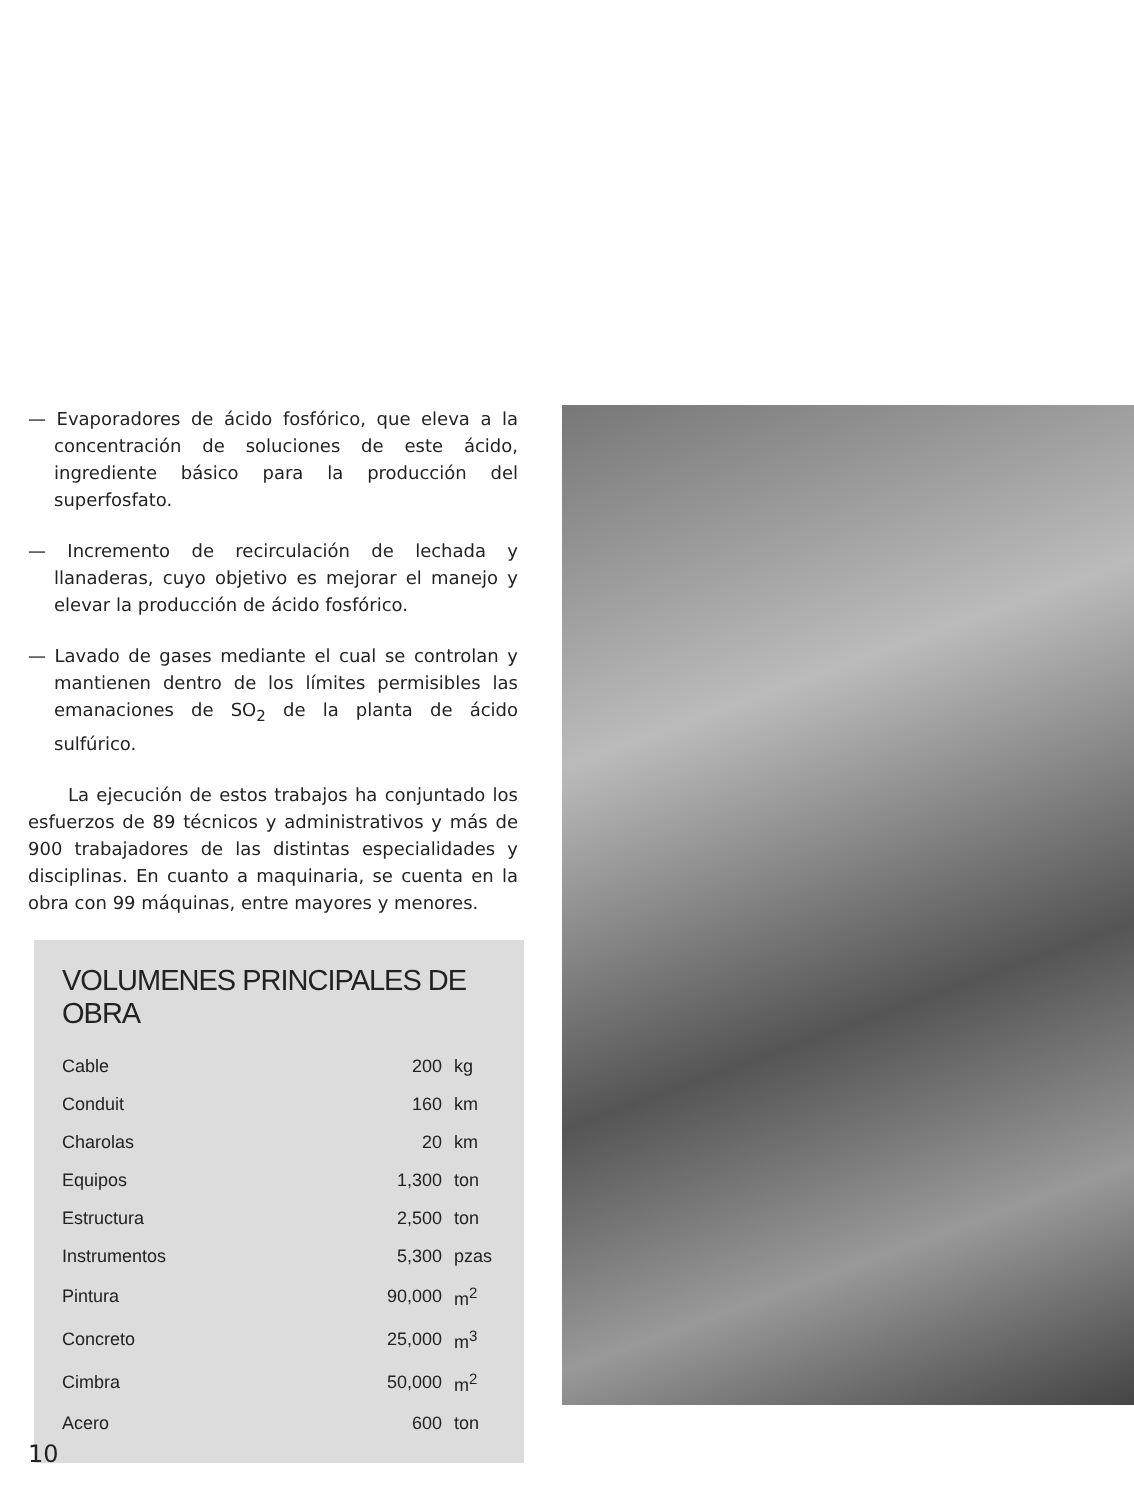— Evaporadores de ácido fosfórico, que eleva a la concentración de soluciones de este ácido, ingrediente básico para la producción del superfosfato.
— Incremento de recirculación de lechada y llanaderas, cuyo objetivo es mejorar el manejo y elevar la producción de ácido fosfórico.
— Lavado de gases mediante el cual se controlan y mantienen dentro de los límites permisibles las emanaciones de SO<sub>2</sub> de la planta de ácido sulfúrico.
La ejecución de estos trabajos ha conjuntado los esfuerzos de 89 técnicos y administrativos y más de 900 trabajadores de las distintas especialidades y disciplinas. En cuanto a maquinaria, se cuenta en la obra con 99 máquinas, entre mayores y menores.
VOLUMENES PRINCIPALES DE OBRA
| Cable | 200 | kg |
| Conduit | 160 | km |
| Charolas | 20 | km |
| Equipos | 1,300 | ton |
| Estructura | 2,500 | ton |
| Instrumentos | 5,300 | pzas |
| Pintura | 90,000 | m<sup>2</sup> |
| Concreto | 25,000 | m<sup>3</sup> |
| Cimbra | 50,000 | m<sup>2</sup> |
| Acero | 600 | ton |
10